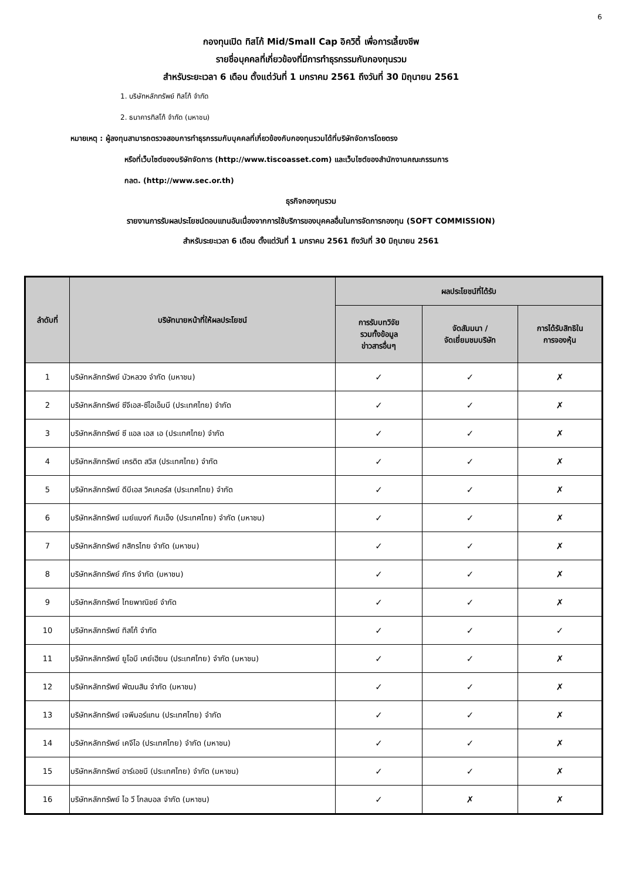6
กองทุนเปิด ทิสโก้ Mid/Small Cap อิควิตี้ เพื่อการเลี้ยงชีพ
รายชื่อบุคคลที่เกี่ยวข้องที่มีการทำธุรกรรมกับกองทุนรวม
สำหรับระยะเวลา 6 เดือน ตั้งแต่วันที่ 1 มกราคม 2561 ถึงวันที่ 30 มิถุนายน 2561
1. บริษัทหลักทรัพย์ ทิสโก้ จำกัด
2. ธนาคารทิสโก้ จำกัด (มหาชน)
หมายเหตุ : ผู้ลงทุนสามารถตรวจสอบการทำธุรกรรมกับบุคคลที่เกี่ยวข้องกับกองทุนรวมได้ที่บริษัทจัดการโดยตรง
หรือที่เว็บไซต์ของบริษัทจัดการ (http://www.tiscoasset.com) และเว็บไซต์ของสำนักงานคณะกรรมการ
กลต. (http://www.sec.or.th)
ธุรกิจกองทุนรวม
รายงานการรับผลประโยชน์ตอบแทนอันเนื่องจากการใช้บริการของบุคคลอื่นในการจัดการกองทุน (SOFT COMMISSION)
สำหรับระยะเวลา 6 เดือน ตั้งแต่วันที่ 1 มกราคม 2561 ถึงวันที่ 30 มิถุนายน 2561
| ลำดับที่ | บริษัทนายหน้าที่ให้ผลประโยชน์ | ผลประโยชน์ที่ได้รับ | | |
| --- | --- | --- | --- | --- |
| | | การรับบทวิจัย รวมทั้งข้อมูล ข่าวสารอื่นๆ | จัดสัมมนา / จัดเยี่ยมชมบริษัท | การได้รับสิทธิใน การจองหุ้น |
| 1 | บริษัทหลักทรัพย์ บัวหลวง จำกัด (มหาชน) | ✓ | ✓ | ✗ |
| 2 | บริษัทหลักทรัพย์ ซีจีเอส-ซีไอเอ็มบี (ประเทศไทย) จำกัด | ✓ | ✓ | ✗ |
| 3 | บริษัทหลักทรัพย์ ซี แอล เอส เอ (ประเทศไทย) จำกัด | ✓ | ✓ | ✗ |
| 4 | บริษัทหลักทรัพย์ เครดิต สวิส (ประเทศไทย) จำกัด | ✓ | ✓ | ✗ |
| 5 | บริษัทหลักทรัพย์ ดีบีเอส วิคเคอร์ส (ประเทศไทย) จำกัด | ✓ | ✓ | ✗ |
| 6 | บริษัทหลักทรัพย์ เมย์แบงก์ กิมเอ็ง (ประเทศไทย) จำกัด (มหาชน) | ✓ | ✓ | ✗ |
| 7 | บริษัทหลักทรัพย์ กสิกรไทย จำกัด (มหาชน) | ✓ | ✓ | ✗ |
| 8 | บริษัทหลักทรัพย์ ภัทร จำกัด (มหาชน) | ✓ | ✓ | ✗ |
| 9 | บริษัทหลักทรัพย์ ไทยพาณิชย์ จำกัด | ✓ | ✓ | ✗ |
| 10 | บริษัทหลักทรัพย์ ทิสโก้ จำกัด | ✓ | ✓ | ✓ |
| 11 | บริษัทหลักทรัพย์ ยูโอบี เคย์เฮียน (ประเทศไทย) จำกัด (มหาชน) | ✓ | ✓ | ✗ |
| 12 | บริษัทหลักทรัพย์ พัฒนสิน จำกัด (มหาชน) | ✓ | ✓ | ✗ |
| 13 | บริษัทหลักทรัพย์ เจพีมอร์แกน (ประเทศไทย) จำกัด | ✓ | ✓ | ✗ |
| 14 | บริษัทหลักทรัพย์ เคจีไอ (ประเทศไทย) จำกัด (มหาชน) | ✓ | ✓ | ✗ |
| 15 | บริษัทหลักทรัพย์ อาร์เอชบี (ประเทศไทย) จำกัด (มหาชน) | ✓ | ✓ | ✗ |
| 16 | บริษัทหลักทรัพย์ ไอ วี โกลบอล จำกัด (มหาชน) | ✓ | ✗ | ✗ |